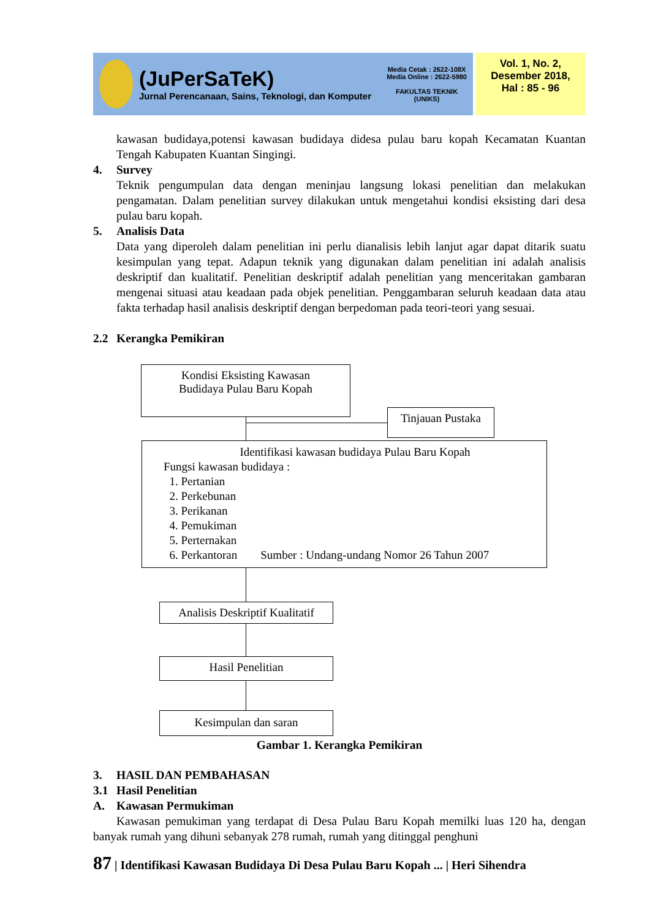(JuPerSaTeK)
Jurnal Perencanaan, Sains, Teknologi, dan Komputer
Media Cetak : 2622-108X
Media Online : 2622-5980
FAKULTAS TEKNIK
(UNIKS)
Vol. 1, No. 2,
Desember 2018,
Hal : 85 - 96
kawasan budidaya,potensi kawasan budidaya didesa pulau baru kopah Kecamatan Kuantan Tengah Kabupaten Kuantan Singingi.
4. Survey
Teknik pengumpulan data dengan meninjau langsung lokasi penelitian dan melakukan pengamatan. Dalam penelitian survey dilakukan untuk mengetahui kondisi eksisting dari desa pulau baru kopah.
5. Analisis Data
Data yang diperoleh dalam penelitian ini perlu dianalisis lebih lanjut agar dapat ditarik suatu kesimpulan yang tepat. Adapun teknik yang digunakan dalam penelitian ini adalah analisis deskriptif dan kualitatif. Penelitian deskriptif adalah penelitian yang menceritakan gambaran mengenai situasi atau keadaan pada objek penelitian. Penggambaran seluruh keadaan data atau fakta terhadap hasil analisis deskriptif dengan berpedoman pada teori-teori yang sesuai.
2.2 Kerangka Pemikiran
Kondisi Eksisting Kawasan
Budidaya Pulau Baru Kopah
Tinjauan Pustaka
Identifikasi kawasan budidaya Pulau Baru Kopah
Fungsi kawasan budidaya :
1. Pertanian
2. Perkebunan
3. Perikanan
4. Pemukiman
5. Perternakan
6. Perkantoran Sumber : Undang-undang Nomor 26 Tahun 2007
Analisis Deskriptif Kualitatif
Hasil Penelitian
Kesimpulan dan saran
Gambar 1. Kerangka Pemikiran
3. HASIL DAN PEMBAHASAN
3.1 Hasil Penelitian
A. Kawasan Permukiman
Kawasan pemukiman yang terdapat di Desa Pulau Baru Kopah memilki luas 120 ha, dengan banyak rumah yang dihuni sebanyak 278 rumah, rumah yang ditinggal penghuni
87 | Identifikasi Kawasan Budidaya Di Desa Pulau Baru Kopah ... | Heri Sihendra